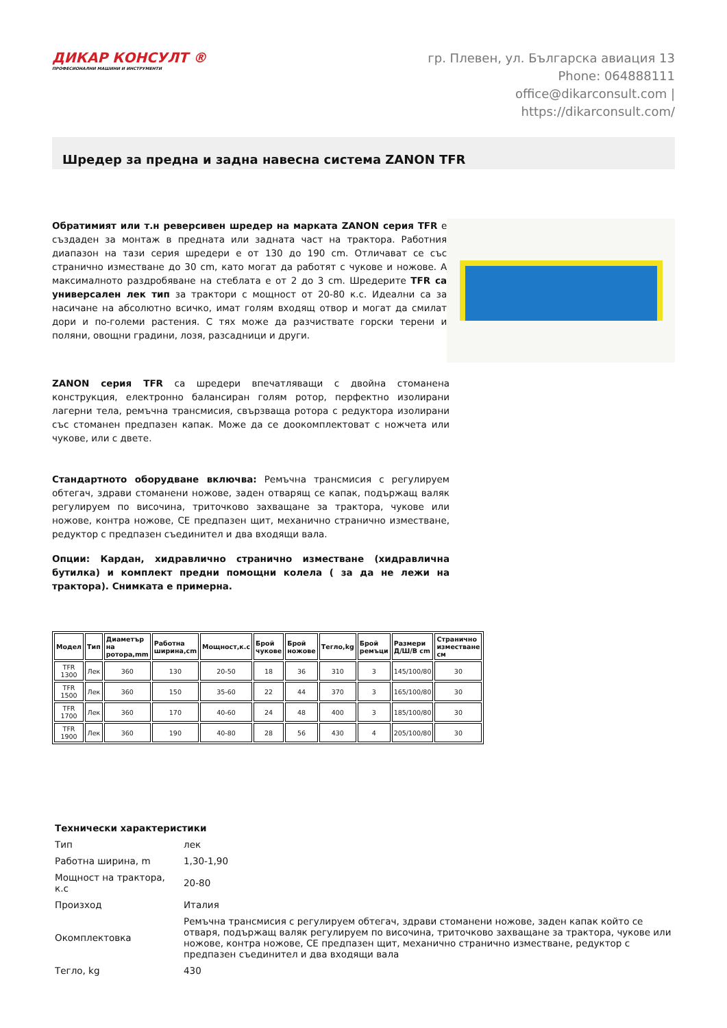ДИКАР КОНСУЛТ ®
ПРОФЕСИОНАЛНИ МАШИНИ И ИНСТРУМЕНТИ
гр. Плевен, ул. Българска авиация 13
Phone: 064888111
office@dikarconsult.com |
https://dikarconsult.com/
Шредер за предна и задна навесна система ZANON TFR
Обратимият или т.н реверсивен шредер на марката ZANON серия TFR е създаден за монтаж в предната или задната част на трактора. Работния диапазон на тази серия шредери е от 130 до 190 cm. Отличават се със странично изместване до 30 cm, като могат да работят с чукове и ножове. А максималното раздробяване на стеблата е от 2 до 3 cm. Шредерите TFR са универсален лек тип за трактори с мощност от 20-80 к.с. Идеални са за насичане на абсолютно всичко, имат голям входящ отвор и могат да смилат дори и по-големи растения. С тях може да разчиствате горски терени и поляни, овощни градини, лозя, разсадници и други.
ZANON серия TFR са шредери впечатляващи с двойна стоманена конструкция, електронно балансиран голям ротор, перфектно изолирани лагерни тела, ремъчна трансмисия, свързваща ротора с редуктора изолирани със стоманен предпазен капак. Може да се доокомплектоват с ножчета или чукове, или с двете.
Стандартното оборудване включва: Ремъчна трансмисия с регулируем обтегач, здрави стоманени ножове, заден отварящ се капак, подържащ валяк регулируем по височина, триточково захващане за трактора, чукове или ножове, контра ножове, CE предпазен щит, механично странично изместване, редуктор с предпазен съединител и два входящи вала.
Опции: Кардан, хидравлично странично изместване (хидравлична бутилка) и комплект предни помощни колела ( за да не лежи на трактора). Снимката е примерна.
| Модел | Тип | Диаметър на ротора,mm | Работна ширина,cm | Мощност,к.с | Брой чукове | Брой ножове | Тегло,kg | Брой ремъци | Размери Д/Ш/В cm | Странично изместване см |
| --- | --- | --- | --- | --- | --- | --- | --- | --- | --- | --- |
| TFR 1300 | Лек | 360 | 130 | 20-50 | 18 | 36 | 310 | 3 | 145/100/80 | 30 |
| TFR 1500 | Лек | 360 | 150 | 35-60 | 22 | 44 | 370 | 3 | 165/100/80 | 30 |
| TFR 1700 | Лек | 360 | 170 | 40-60 | 24 | 48 | 400 | 3 | 185/100/80 | 30 |
| TFR 1900 | Лек | 360 | 190 | 40-80 | 28 | 56 | 430 | 4 | 205/100/80 | 30 |
| Технически характеристики | |
| Тип | лек |
| Работна ширина, m | 1,30-1,90 |
| Мощност на трактора, к.с | 20-80 |
| Произход | Италия |
| Окомплектовка | Ремъчна трансмисия с регулируем обтегач, здрави стоманени ножове, заден капак който се отваря, подържащ валяк регулируем по височина, триточково захващане за трактора, чукове или ножове, контра ножове, CE предпазен щит, механично странично изместване, редуктор с предпазен съединител и два входящи вала |
| Тегло, kg | 430 |